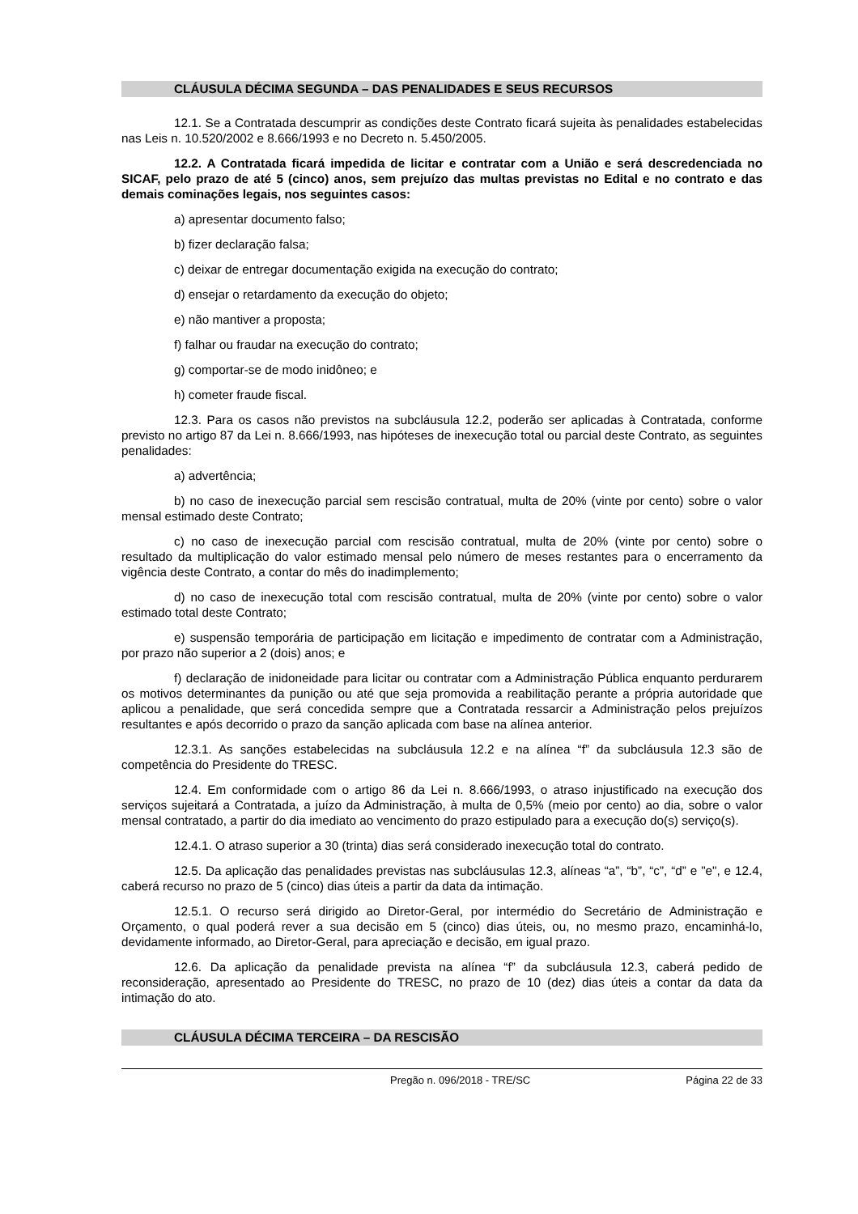CLÁUSULA DÉCIMA SEGUNDA – DAS PENALIDADES E SEUS RECURSOS
12.1. Se a Contratada descumprir as condições deste Contrato ficará sujeita às penalidades estabelecidas nas Leis n. 10.520/2002 e 8.666/1993 e no Decreto n. 5.450/2005.
12.2. A Contratada ficará impedida de licitar e contratar com a União e será descredenciada no SICAF, pelo prazo de até 5 (cinco) anos, sem prejuízo das multas previstas no Edital e no contrato e das demais cominações legais, nos seguintes casos:
a) apresentar documento falso;
b) fizer declaração falsa;
c) deixar de entregar documentação exigida na execução do contrato;
d) ensejar o retardamento da execução do objeto;
e) não mantiver a proposta;
f) falhar ou fraudar na execução do contrato;
g) comportar-se de modo inidôneo; e
h) cometer fraude fiscal.
12.3. Para os casos não previstos na subcláusula 12.2, poderão ser aplicadas à Contratada, conforme previsto no artigo 87 da Lei n. 8.666/1993, nas hipóteses de inexecução total ou parcial deste Contrato, as seguintes penalidades:
a) advertência;
b) no caso de inexecução parcial sem rescisão contratual, multa de 20% (vinte por cento) sobre o valor mensal estimado deste Contrato;
c) no caso de inexecução parcial com rescisão contratual, multa de 20% (vinte por cento) sobre o resultado da multiplicação do valor estimado mensal pelo número de meses restantes para o encerramento da vigência deste Contrato, a contar do mês do inadimplemento;
d) no caso de inexecução total com rescisão contratual, multa de 20% (vinte por cento) sobre o valor estimado total deste Contrato;
e) suspensão temporária de participação em licitação e impedimento de contratar com a Administração, por prazo não superior a 2 (dois) anos; e
f) declaração de inidoneidade para licitar ou contratar com a Administração Pública enquanto perdurarem os motivos determinantes da punição ou até que seja promovida a reabilitação perante a própria autoridade que aplicou a penalidade, que será concedida sempre que a Contratada ressarcir a Administração pelos prejuízos resultantes e após decorrido o prazo da sanção aplicada com base na alínea anterior.
12.3.1. As sanções estabelecidas na subcláusula 12.2 e na alínea “f” da subcláusula 12.3 são de competência do Presidente do TRESC.
12.4. Em conformidade com o artigo 86 da Lei n. 8.666/1993, o atraso injustificado na execução dos serviços sujeitará a Contratada, a juízo da Administração, à multa de 0,5% (meio por cento) ao dia, sobre o valor mensal contratado, a partir do dia imediato ao vencimento do prazo estipulado para a execução do(s) serviço(s).
12.4.1. O atraso superior a 30 (trinta) dias será considerado inexecução total do contrato.
12.5. Da aplicação das penalidades previstas nas subcláusulas 12.3, alíneas “a”, “b”, “c”, “d” e "e", e 12.4, caberá recurso no prazo de 5 (cinco) dias úteis a partir da data da intimação.
12.5.1. O recurso será dirigido ao Diretor-Geral, por intermédio do Secretário de Administração e Orçamento, o qual poderá rever a sua decisão em 5 (cinco) dias úteis, ou, no mesmo prazo, encaminhá-lo, devidamente informado, ao Diretor-Geral, para apreciação e decisão, em igual prazo.
12.6. Da aplicação da penalidade prevista na alínea “f” da subcláusula 12.3, caberá pedido de reconsideração, apresentado ao Presidente do TRESC, no prazo de 10 (dez) dias úteis a contar da data da intimação do ato.
CLÁUSULA DÉCIMA TERCEIRA – DA RESCISÃO
Pregão n. 096/2018 - TRE/SC Página 22 de 33